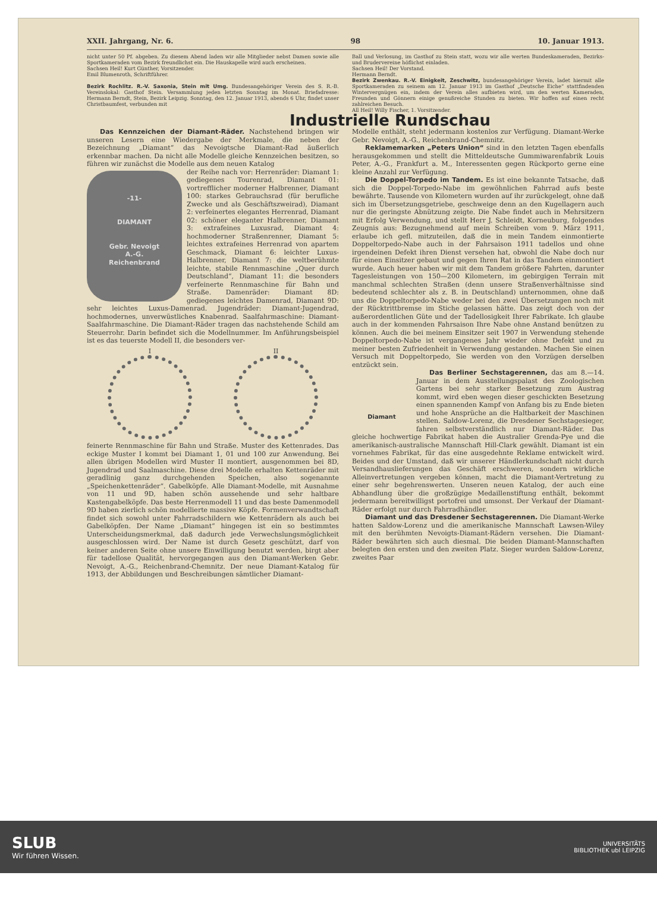XXII. Jahrgang, Nr. 6. 98 10. Januar 1913.
nicht unter 50 Pf. abgeben. Zu diesem Abend laden wir alle Mitglieder nebst Damen sowie alle Sportkameraden vom Bezirk freundlichst ein. Die Hauskapelle wird auch erscheinen.
Sachsen Heil! Kurt Günther, Vorsitzender.
Emil Blumenroth, Schriftführer.
Bezirk Rochlitz. R.-V. Saxonia, Stein mit Umg. Bundesangehöriger Verein des S. R.-B. Vereinslokal: Gasthof Stein. Versammlung jeden letzten Sonntag im Monat. Briefadresse: Hermann Berndt, Stein, Bezirk Leipzig. Sonntag, den 12. Januar 1913, abends 6 Uhr, findet unser Christbaumfest, verbunden mit
Ball und Verlosung, im Gasthof zu Stein statt, wozu wir alle werten Bundeskameraden, Bezirks- und Brudervereine höflichst einladen.
Sachsen Heil! Der Vorstand.
Hermann Berndt.
Bezirk Zwenkau. R.-V. Einigkeit, Zeschwitz, bundesangehöriger Verein, ladet hiermit alle Sportkameraden zu seinem am 12. Januar 1913 im Gasthof „Deutsche Eiche“ stattfindenden Wintervergnügen ein, indem der Verein alles aufbieten wird, um den werten Kameraden, Freunden und Gönnern einige genußreiche Stunden zu bieten. Wir hoffen auf einen recht zahlreichen Besuch.
All Heil! Willy Fischer, 1. Vorsitzender.
Industrielle Rundschau
Das Kennzeichen der Diamant-Räder. Nachstehend bringen wir unseren Lesern eine Wiedergabe der Merkmale, die neben der Bezeichnung „Diamant“ das Nevoigtsche Diamant-Rad äußerlich erkennbar machen. Da nicht alle Modelle gleiche Kennzeichen besitzen, so führen wir zunächst die Modelle aus dem neuen Katalog
-11-
DIAMANT
Gebr. Nevoigt
A.-G.
Reichenbrand
der Reihe nach vor: Herrenräder: Diamant 1: gediegenes Tourenrad, Diamant 01: vortrefflicher moderner Halbrenner, Diamant 100: starkes Gebrauchsrad (für berufliche Zwecke und als Geschäftszweirad), Diamant 2: verfeinertes elegantes Herrenrad, Diamant 02: schöner eleganter Halbrenner, Diamant 3: extrafeines Luxusrad, Diamant 4: hochmoderner Straßenrenner, Diamant 5: leichtes extrafeines Herrenrad von apartem Geschmack, Diamant 6: leichter Luxus-Halbrenner, Diamant 7: die weltberühmte leichte, stabile Rennmaschine „Quer durch Deutschland“, Diamant 11: die besonders verfeinerte Rennmaschine für Bahn und Straße. Damenräder: Diamant 8D: gediegenes leichtes Damenrad, Diamant 9D: sehr leichtes Luxus-Damenrad. Jugendräder: Diamant-Jugendrad, hochmodernes, unverwüstliches Knabenrad. Saalfahrmaschine: Diamant-Saalfahrmaschine. Die Diamant-Räder tragen das nachstehende Schild am Steuerrohr. Darin befindet sich die Modellnummer. Im Anführungsbeispiel ist es das teuerste Modell II, die besonders ver-
I II
feinerte Rennmaschine für Bahn und Straße. Muster des Kettenrades. Das eckige Muster I kommt bei Diamant 1, 01 und 100 zur Anwendung. Bei allen übrigen Modellen wird Muster II montiert, ausgenommen bei 8D, Jugendrad und Saalmaschine. Diese drei Modelle erhalten Ketten­räder mit geradlinig ganz durchgehenden Speichen, also sogenannte „Speichenkettenräder“. Gabelköpfe. Alle Diamant-Modelle, mit Ausnahme von 11 und 9D, haben schön aussehende und sehr haltbare Kastengabelköpfe. Das beste Herrenmodell 11 und das beste Damenmodell 9D haben zierlich schön modellierte massive Köpfe. Formenverwandtschaft findet sich sowohl unter Fahrradschildern wie Kettenrädern als auch bei Gabelköpfen. Der Name „Diamant“ hingegen ist ein so bestimmtes Unterscheidungsmerkmal, daß dadurch jede Verwechslungsmöglichkeit ausgeschlossen wird. Der Name ist durch Gesetz geschützt, darf von keiner anderen Seite ohne unsere Einwilligung benutzt werden, birgt aber für tadellose Qualität, hervorgegangen aus den Diamant-Werken Gebr. Nevoigt, A.-G., Reichenbrand-Chemnitz. Der neue Diamant-Katalog für 1913, der Abbildungen und Beschreibungen sämtlicher Diamant-
Modelle enthält, steht jedermann kostenlos zur Verfügung. Diamant-Werke Gebr. Nevoigt, A.-G., Reichenbrand-Chemnitz.
Reklamemarken „Peters Union“ sind in den letzten Tagen ebenfalls herausgekommen und stellt die Mitteldeutsche Gummiwarenfabrik Louis Peter, A.-G., Frankfurt a. M., Interessenten gegen Rückporto gerne eine kleine Anzahl zur Verfügung.
Die Doppel-Torpedo im Tandem. Es ist eine bekannte Tatsache, daß sich die Doppel-Torpedo-Nabe im gewöhnlichen Fahrrad aufs beste bewährte. Tausende von Kilometern wurden auf ihr zurückgelegt, ohne daß sich im Übersetzungsgetriebe, geschweige denn an den Kugellagern auch nur die geringste Abnützung zeigte. Die Nabe findet auch in Mehrsitzern mit Erfolg Verwendung, und stellt Herr J. Schleidt, Korneuburg, folgendes Zeugnis aus: Bezugnehmend auf mein Schreiben vom 9. März 1911, erlaube ich gefl. mitzuteilen, daß die in mein Tandem einmontierte Doppeltorpedo-Nabe auch in der Fahrsaison 1911 tadellos und ohne irgendeinen Defekt ihren Dienst versehen hat, obwohl die Nabe doch nur für einen Einsitzer gebaut und gegen Ihren Rat in das Tandem einmontiert wurde. Auch heuer haben wir mit dem Tandem größere Fahrten, darunter Tagesleistungen von 150—200 Kilometern, im gebirgigen Terrain mit manchmal schlechten Straßen (denn unsere Straßenverhältnisse sind bedeutend schlechter als z. B. in Deutschland) unternommen, ohne daß uns die Doppeltorpedo-Nabe weder bei den zwei Übersetzungen noch mit der Rücktrittbremse im Stiche gelassen hätte. Das zeigt doch von der außerordentlichen Güte und der Tadellosigkeit Ihrer Fabrikate. Ich glaube auch in der kommenden Fahrsaison Ihre Nabe ohne Anstand benützen zu können. Auch die bei meinem Einsitzer seit 1907 in Verwendung stehende Doppeltorpedo-Nabe ist vergangenes Jahr wieder ohne Defekt und zu meiner besten Zufriedenheit in Verwendung gestanden. Machen Sie einen Versuch mit Doppeltorpedo, Sie werden von den Vorzügen derselben entzückt sein.
Diamant
Das Berliner Sechstagerennen, das am 8.—14. Januar in dem Ausstellungspalast des Zoologischen Gartens bei sehr starker Besetzung zum Austrag kommt, wird eben wegen dieser geschickten Besetzung einen spannenden Kampf von Anfang bis zu Ende bieten und hohe Ansprüche an die Haltbarkeit der Maschinen stellen. Saldow-Lorenz, die Dresdener Sechstagesieger, fahren selbstverständlich nur Diamant-Räder. Das gleiche hochwertige Fabrikat haben die Australier Grenda-Pye und die amerikanisch-australische Mannschaft Hill-Clark gewählt. Diamant ist ein vornehmes Fabrikat, für das eine ausgedehnte Reklame entwickelt wird. Beides und der Umstand, daß wir unserer Händlerkundschaft nicht durch Versandhauslieferungen das Geschäft erschweren, sondern wirkliche Alleinvertretungen vergeben können, macht die Diamant-Vertretung zu einer sehr begehrenswerten. Unseren neuen Katalog, der auch eine Abhandlung über die großzügige Medaillenstiftung enthält, bekommt jedermann bereitwilligst portofrei und umsonst. Der Verkauf der Diamant-Räder erfolgt nur durch Fahrradhändler.
Diamant und das Dresdener Sechstagerennen. Die Diamant-Werke hatten Saldow-Lorenz und die amerikanische Mannschaft Lawsen-Wiley mit den berühmten Nevoigts-Diamant-Rädern versehen. Die Diamant-Räder bewährten sich auch diesmal. Die beiden Diamant-Mannschaften belegten den ersten und den zweiten Platz. Sieger wurden Saldow-Lorenz, zweites Paar
SLUB
Wir führen Wissen.
UNIVERSITÄTS
BIBLIOTHEK ubl LEIPZIG